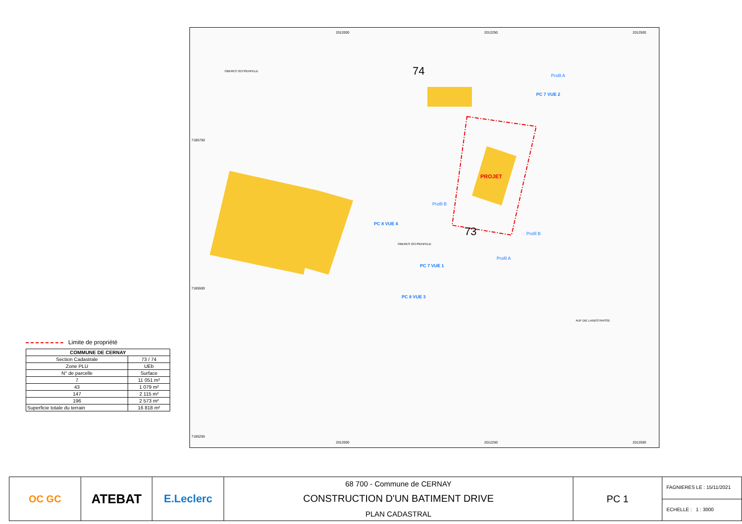Limite de propriété
| COMMUNE DE CERNAY | | |
| --- | --- | --- |
| Section Cadastrale | 73 / 74 | |
| Zone PLU | UEb | |
| N° de parcelle | | Surface |
| 7 | | 11 051 m² |
| 43 | | 1 079 m² |
| 147 | | 2 115 m² |
| 196 | | 2 573 m² |
| Superficie totale du terrain | | 16 818 m² |
PROJET
74
73
OBERES OCHSENFELD
OBERES OCHSENFELD
AUF DIE LANDSTRASSE
PC 7 VUE 2
PC 8 VUE 4
PC 7 VUE 1
PC 8 VUE 3
Profil B
Profil B
Profil A
Profil A
2012000
2012250
2012500
2012000
2012250
2012500
7185750
7185500
7185250
OC GC
ATEBAT
E.Leclerc
68 700 - Commune de CERNAY
CONSTRUCTION D'UN BATIMENT DRIVE
PLAN CADASTRAL
PC 1
FAGNIERES LE : 15/11/2021
ECHELLE : 1 : 3000